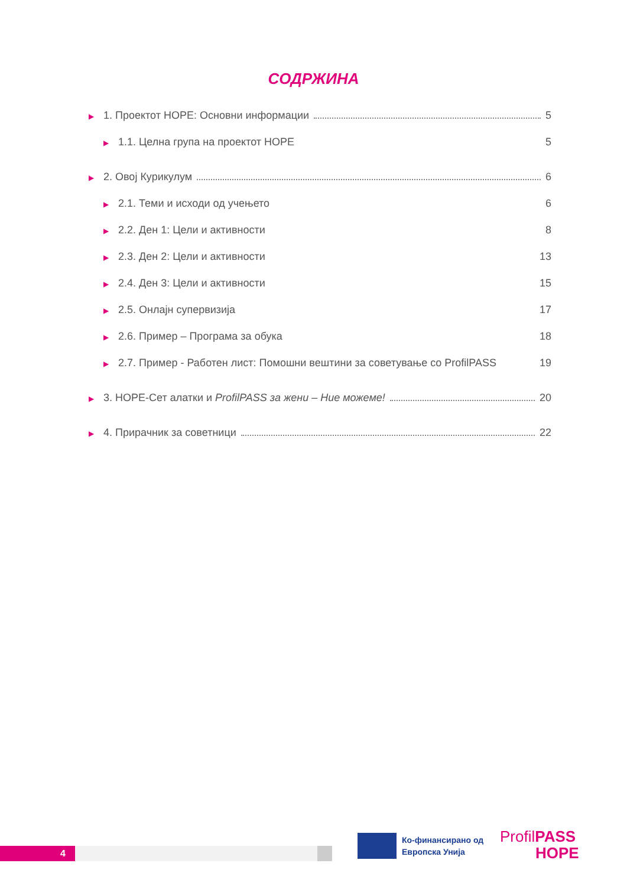СОДРЖИНА
▶ 1. Проектот HOPE: Основни информации 5
▶ 1.1. Целна група на проектот HOPE 5
▶ 2. Овој Курикулум 6
▶ 2.1. Теми и исходи од учењето 6
▶ 2.2. Ден 1: Цели и активности 8
▶ 2.3. Ден 2: Цели и активности 13
▶ 2.4. Ден 3: Цели и активности 15
▶ 2.5. Онлајн супервизија 17
▶ 2.6. Пример – Програма за обука 18
▶ 2.7. Пример - Работен лист: Помошни вештини за советување со ProfilPASS 19
▶ 3. HOPE-Сет алатки и ProfilPASS за жени – Ние можеме! 20
▶ 4. Прирачник за советници 22
4
Ко-финансирано од
Европска Унија
ProfilPASS
HOPE